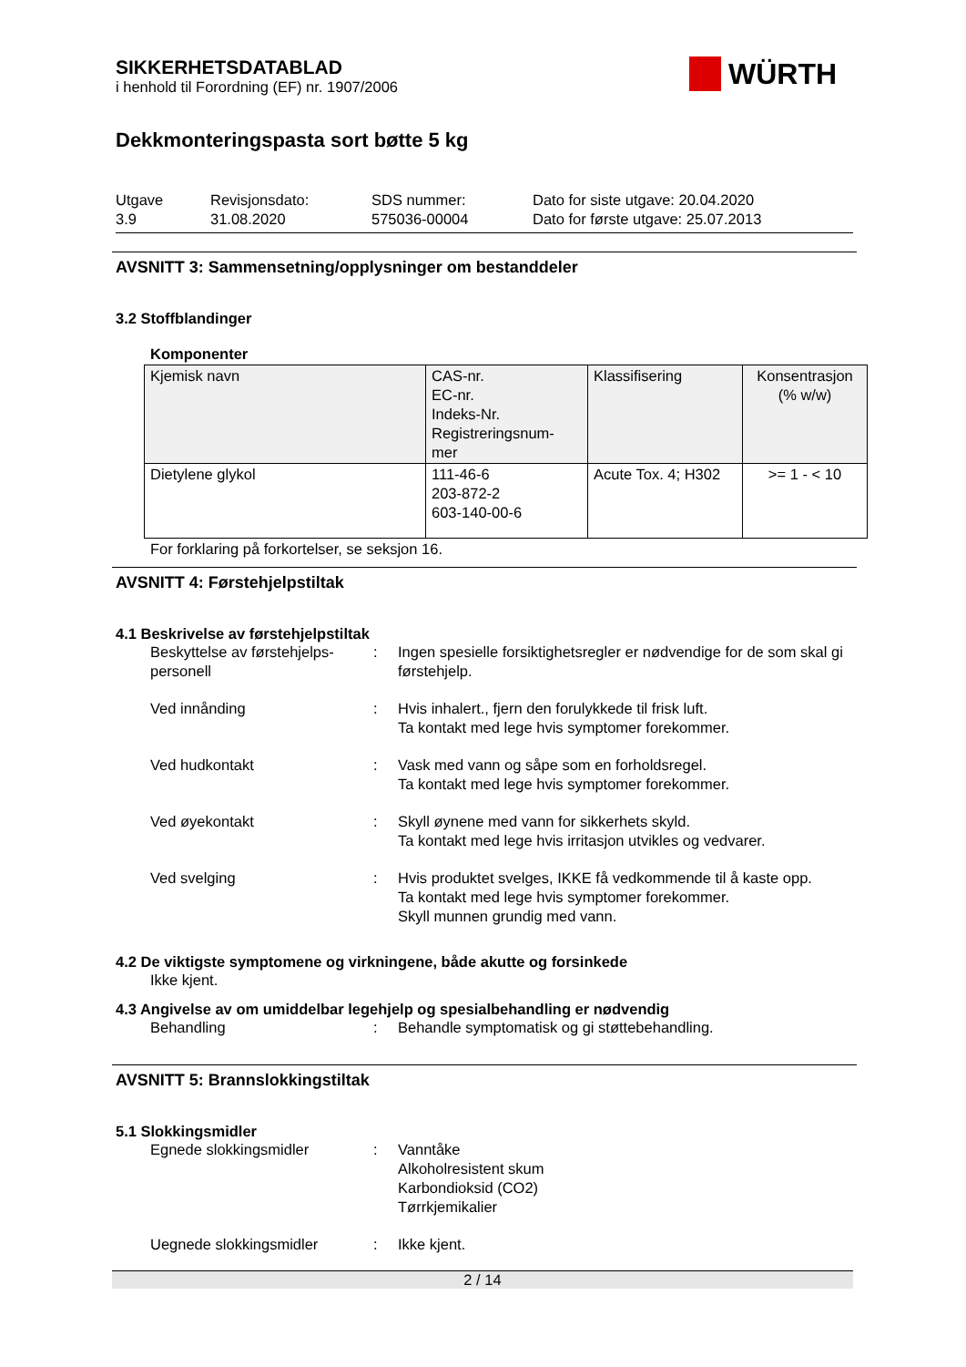WÜRTH
SIKKERHETSDATABLAD
i henhold til Forordning (EF) nr. 1907/2006
Dekkmonteringspasta sort bøtte 5 kg
Utgave
3.9
Revisjonsdato:
31.08.2020
SDS nummer:
575036-00004
Dato for siste utgave: 20.04.2020
Dato for første utgave: 25.07.2013
AVSNITT 3: Sammensetning/opplysninger om bestanddeler
3.2 Stoffblandinger
Komponenter
| Kjemisk navn | CAS-nr. EC-nr. Indeks-Nr. Registreringsnum- mer | Klassifisering | Konsentrasjon (% w/w) |
| Dietylene glykol | 111-46-6 203-872-2 603-140-00-6 | Acute Tox. 4; H302 | >= 1 - < 10 |
For forklaring på forkortelser, se seksjon 16.
AVSNITT 4: Førstehjelpstiltak
4.1 Beskrivelse av førstehjelpstiltak
Beskyttelse av førstehjelps-
personell
: Ingen spesielle forsiktighetsregler er nødvendige for de som skal gi førstehjelp.
Ved innånding : Hvis inhalert., fjern den forulykkede til frisk luft.
Ta kontakt med lege hvis symptomer forekommer.
Ved hudkontakt : Vask med vann og såpe som en forholdsregel.
Ta kontakt med lege hvis symptomer forekommer.
Ved øyekontakt : Skyll øynene med vann for sikkerhets skyld.
Ta kontakt med lege hvis irritasjon utvikles og vedvarer.
Ved svelging : Hvis produktet svelges, IKKE få vedkommende til å kaste opp.
Ta kontakt med lege hvis symptomer forekommer.
Skyll munnen grundig med vann.
4.2 De viktigste symptomene og virkningene, både akutte og forsinkede
Ikke kjent.
4.3 Angivelse av om umiddelbar legehjelp og spesialbehandling er nødvendig
Behandling : Behandle symptomatisk og gi støttebehandling.
AVSNITT 5: Brannslokkingstiltak
5.1 Slokkingsmidler
Egnede slokkingsmidler : Vanntåke
Alkoholresistent skum
Karbondioksid (CO2)
Tørrkjemikalier
Uegnede slokkingsmidler : Ikke kjent.
2 / 14